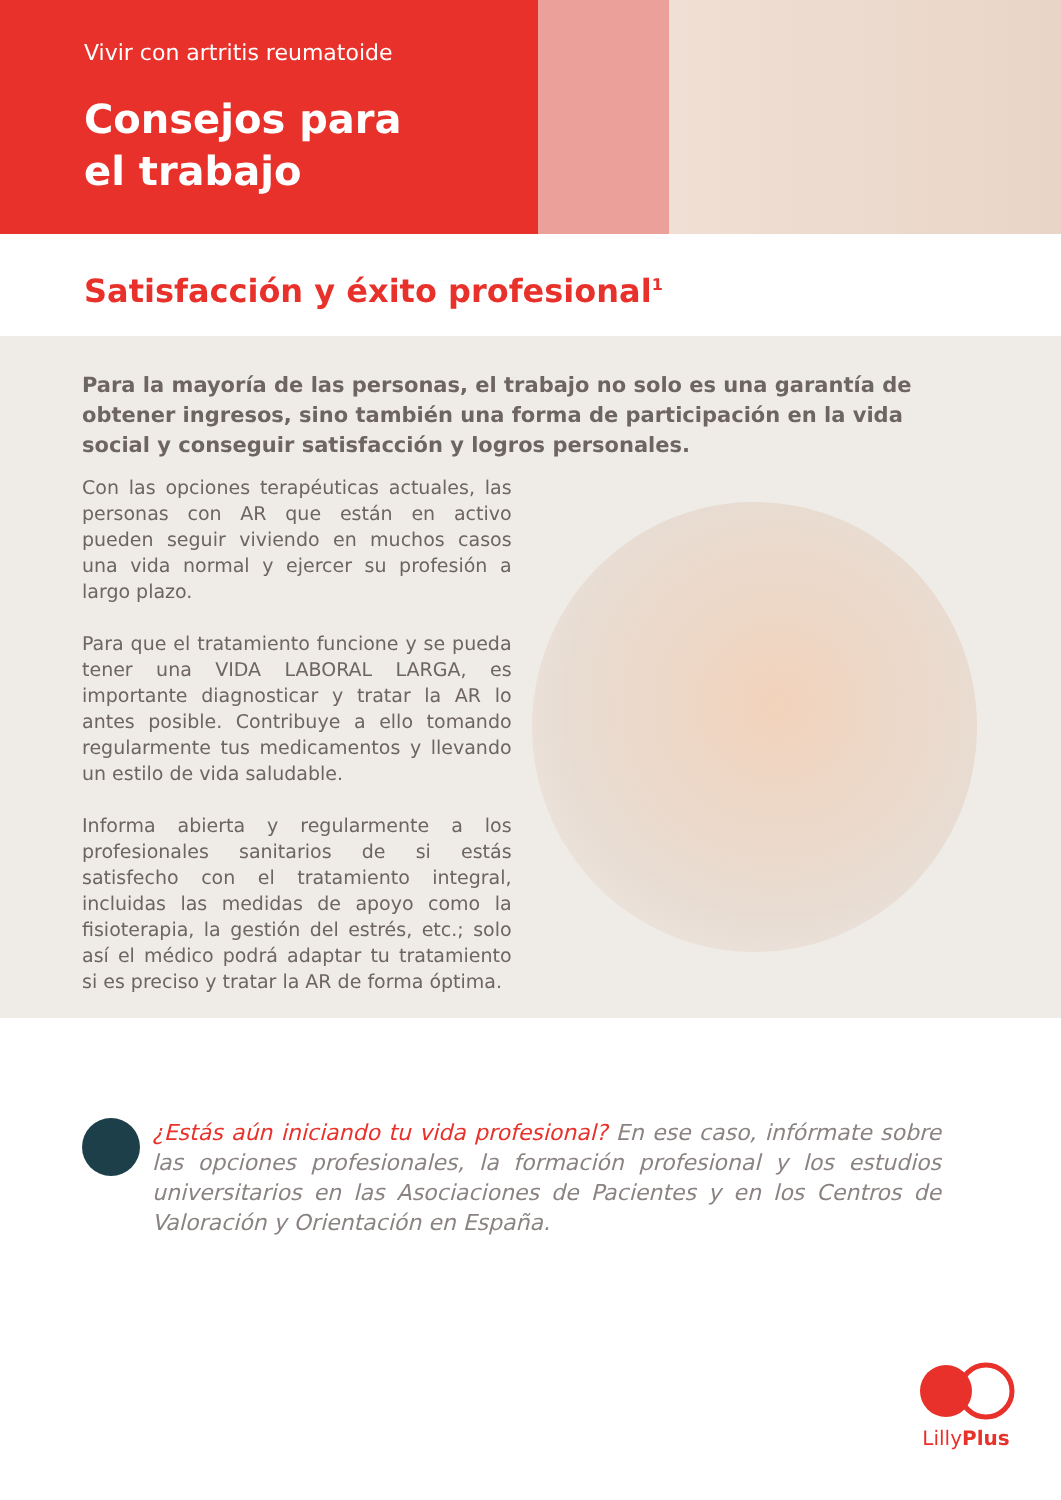Vivir con artritis reumatoide
Consejos para
el trabajo
Satisfacción y éxito profesional<sup>1</sup>
Para la mayoría de las personas, el trabajo no solo es una garantía de obtener ingresos, sino también una forma de participación en la vida social y conseguir satisfacción y logros personales.
Con las opciones terapéuticas actuales, las personas con AR que están en activo pueden seguir viviendo en muchos casos una vida normal y ejercer su profesión a largo plazo.
Para que el tratamiento funcione y se pueda tener una VIDA LABORAL LARGA, es importante diagnosticar y tratar la AR lo antes posible. Contribuye a ello tomando regularmente tus medicamentos y llevando un estilo de vida saludable.
Informa abierta y regularmente a los profesionales sanitarios de si estás satisfecho con el tratamiento integral, incluidas las medidas de apoyo como la fisioterapia, la gestión del estrés, etc.; solo así el médico podrá adaptar tu tratamiento si es preciso y tratar la AR de forma óptima.
¿Estás aún iniciando tu vida profesional? En ese caso, infórmate sobre las opciones profesionales, la formación profesional y los estudios universitarios en las Asociaciones de Pacientes y en los Centros de Valoración y Orientación en España.
LillyPlus